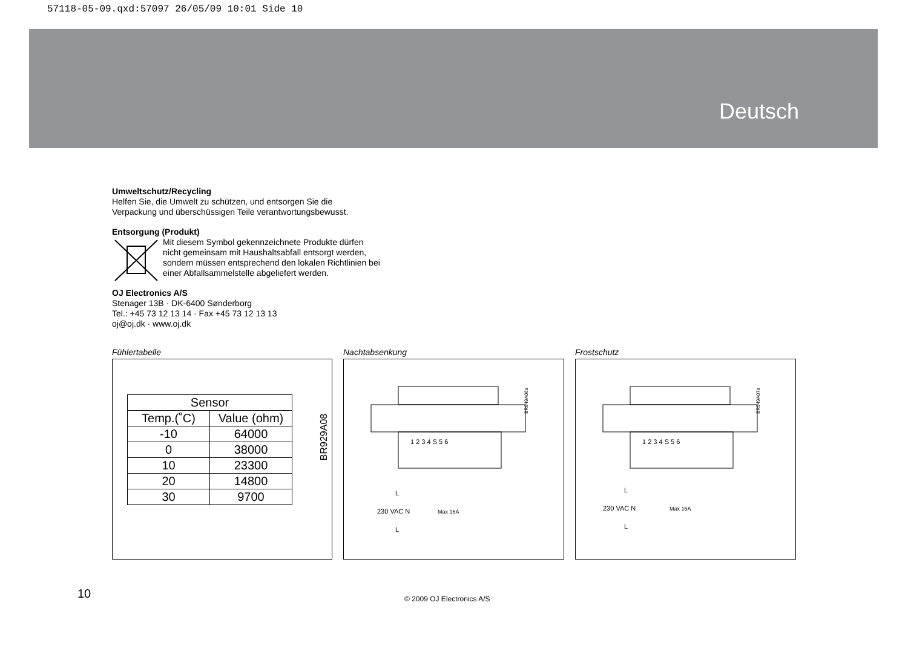57118-05-09.qxd:57097 26/05/09 10:01 Side 10
Deutsch
Umweltschutz/Recycling
Helfen Sie, die Umwelt zu schützen, und entsorgen Sie die
Verpackung und überschüssigen Teile verantwortungsbewusst.
Entsorgung (Produkt)
Mit diesem Symbol gekennzeichnete Produkte dürfen
nicht gemeinsam mit Haushaltsabfall entsorgt werden,
sondern müssen entsprechend den lokalen Richtlinien bei
einer Abfallsammelstelle abgeliefert werden.
OJ Electronics A/S
Stenager 13B · DK-6400 Sønderborg
Tel.: +45 73 12 13 14 · Fax +45 73 12 13 13
oj@oj.dk · www.oj.dk
Fühlertabelle
| Sensor | |
| --- | --- |
| Temp.(˚C) | Value (ohm) |
| -10 | 64000 |
| 0 | 38000 |
| 10 | 23300 |
| 20 | 14800 |
| 30 | 9700 |
BR929A08
Nachtabsenkung
1 2 3 4 S 5 6
230 VAC N
L
L
Max 16A
BR949A06a
Frostschutz
1 2 3 4 S 5 6
230 VAC N
L
L
Max 16A
BR949A07a
10 © 2009 OJ Electronics A/S